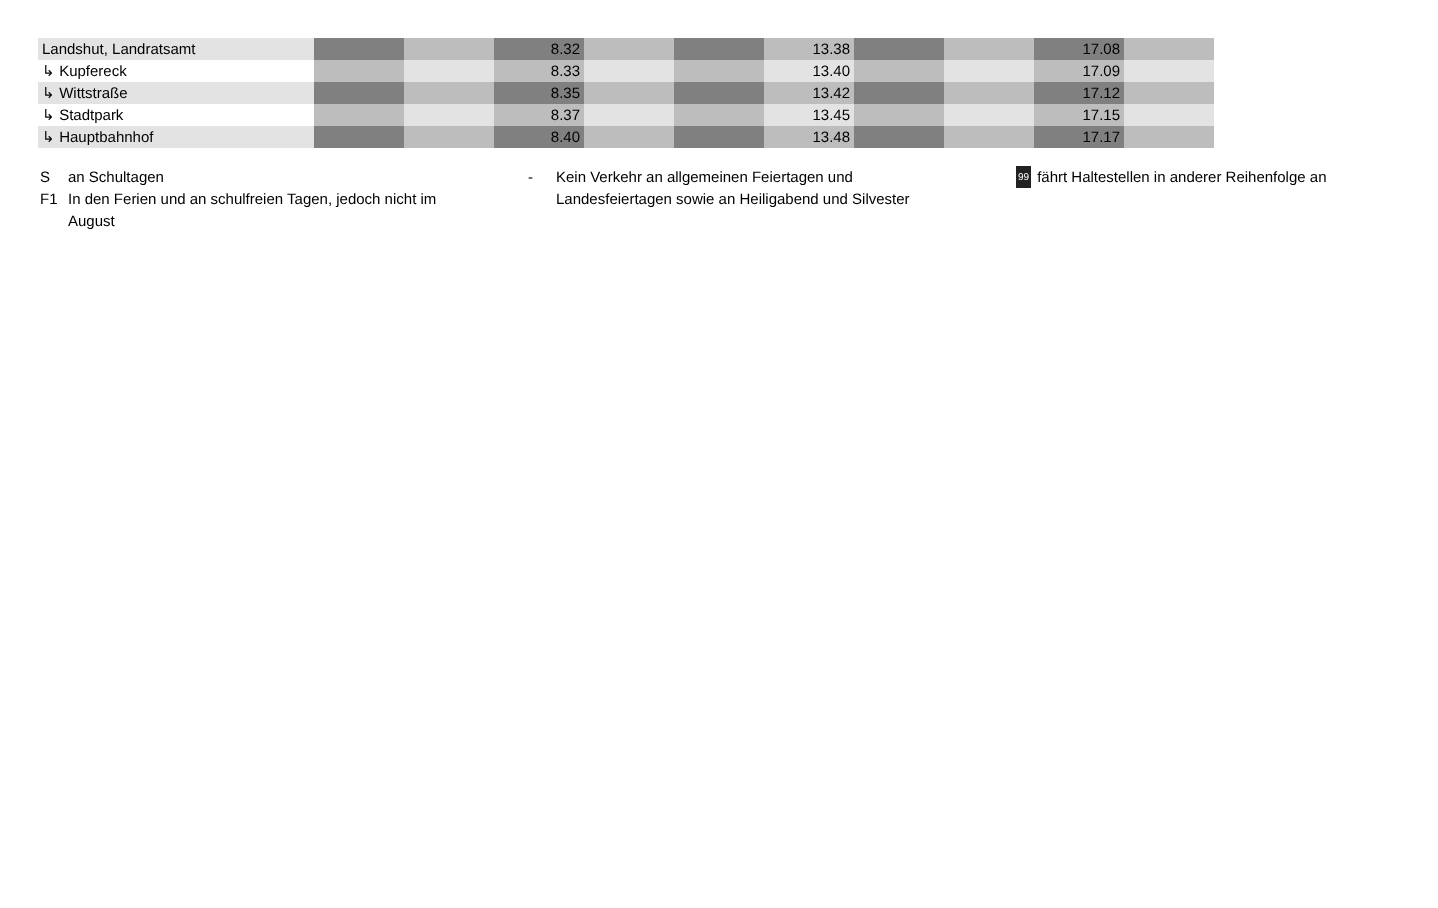| Landshut, Landratsamt | | | 8.32 | | | 13.38 | | | 17.08 | |
| ↳ Kupfereck | | | 8.33 | | | 13.40 | | | 17.09 | |
| ↳ Wittstraße | | | 8.35 | | | 13.42 | | | 17.12 | |
| ↳ Stadtpark | | | 8.37 | | | 13.45 | | | 17.15 | |
| ↳ Hauptbahnhof | | | 8.40 | | | 13.48 | | | 17.17 | |
San Schultagen
F1 In den Ferien und an schulfreien Tagen, jedoch nicht im August
- Kein Verkehr an allgemeinen Feiertagen und
Landesfeiertagen sowie an Heiligabend und Silvester
99 fährt Haltestellen in anderer Reihenfolge an